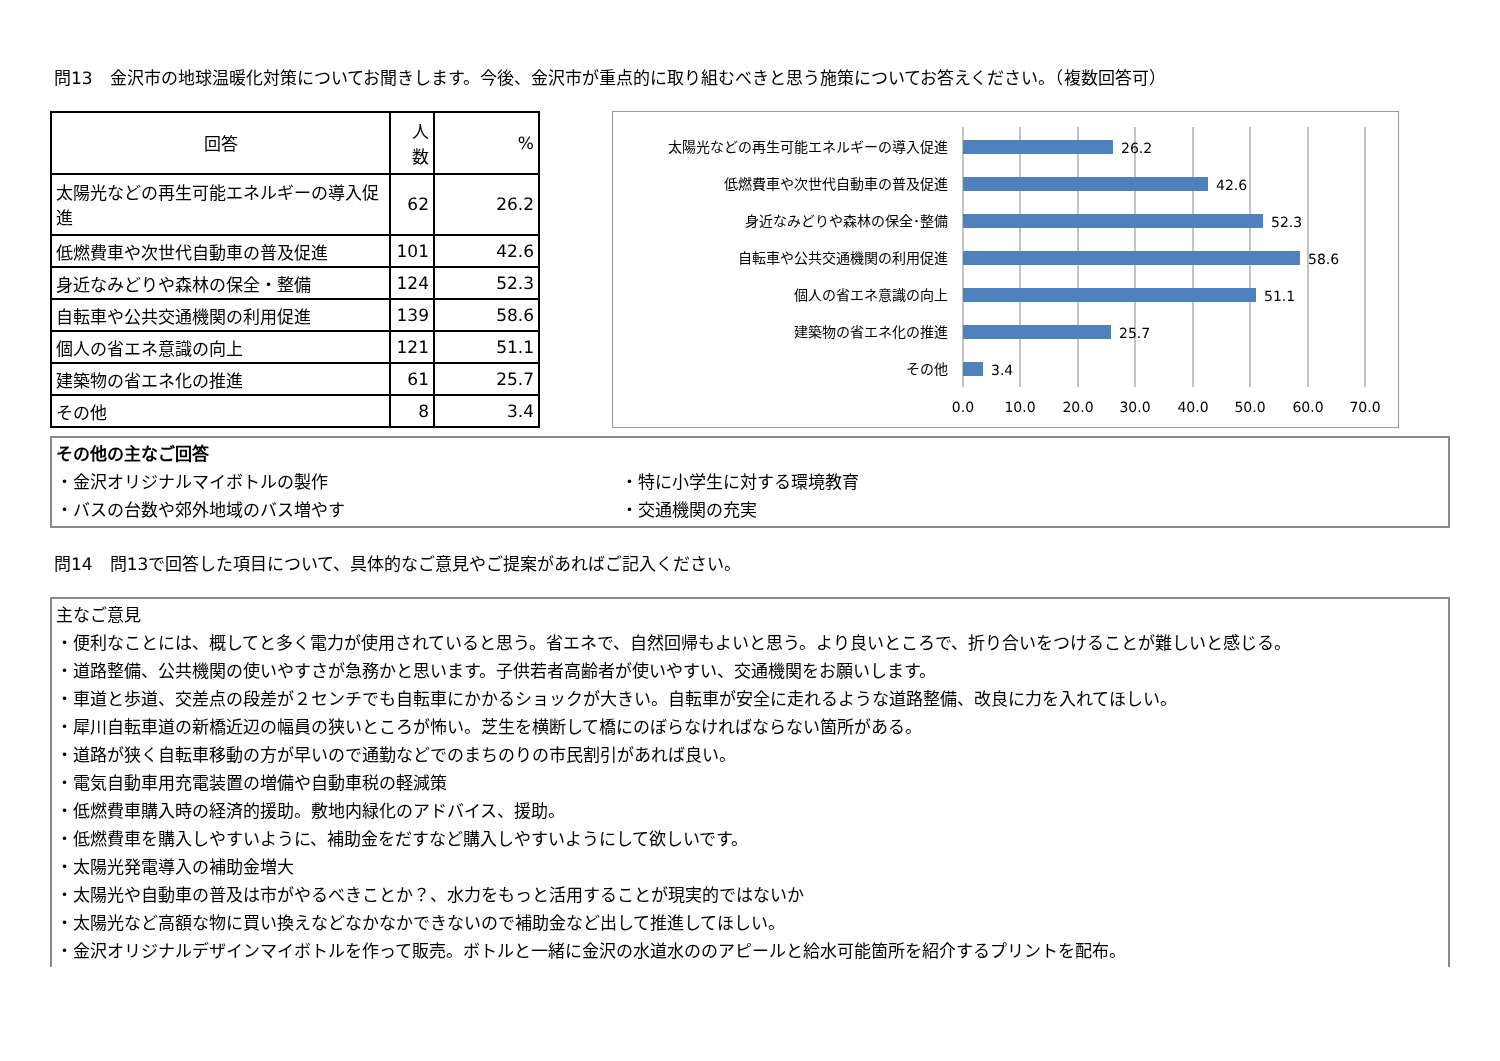問13　金沢市の地球温暖化対策についてお聞きします。今後、金沢市が重点的に取り組むべきと思う施策についてお答えください。（複数回答可）
| 回答 | 人数 | % |
| --- | --- | --- |
| 太陽光などの再生可能エネルギーの導入促進 | 62 | 26.2 |
| 低燃費車や次世代自動車の普及促進 | 101 | 42.6 |
| 身近なみどりや森林の保全・整備 | 124 | 52.3 |
| 自転車や公共交通機関の利用促進 | 139 | 58.6 |
| 個人の省エネ意識の向上 | 121 | 51.1 |
| 建築物の省エネ化の推進 | 61 | 25.7 |
| その他 | 8 | 3.4 |
太陽光などの再生可能エネルギーの導入促進
低燃費車や次世代自動車の普及促進
身近なみどりや森林の保全･整備
自転車や公共交通機関の利用促進
個人の省エネ意識の向上
建築物の省エネ化の推進
その他
26.2
42.6
52.3
58.6
51.1
25.7
3.4
0.0
10.0
20.0
30.0
40.0
50.0
60.0
70.0
その他の主なご回答
・金沢オリジナルマイボトルの製作 ・特に小学生に対する環境教育
・バスの台数や郊外地域のバス増やす ・交通機関の充実
問14　問13で回答した項目について、具体的なご意見やご提案があればご記入ください。
主なご意見
・便利なことには、概してと多く電力が使用されていると思う。省エネで、自然回帰もよいと思う。より良いところで、折り合いをつけることが難しいと感じる。
・道路整備、公共機関の使いやすさが急務かと思います。子供若者高齢者が使いやすい、交通機関をお願いします。
・車道と歩道、交差点の段差が２センチでも自転車にかかるショックが大きい。自転車が安全に走れるような道路整備、改良に力を入れてほしい。
・犀川自転車道の新橋近辺の幅員の狭いところが怖い。芝生を横断して橋にのぼらなければならない箇所がある。
・道路が狭く自転車移動の方が早いので通勤などでのまちのりの市民割引があれば良い。
・電気自動車用充電装置の増備や自動車税の軽減策
・低燃費車購入時の経済的援助。敷地内緑化のアドバイス、援助。
・低燃費車を購入しやすいように、補助金をだすなど購入しやすいようにして欲しいです。
・太陽光発電導入の補助金増大
・太陽光や自動車の普及は市がやるべきことか？、水力をもっと活用することが現実的ではないか
・太陽光など高額な物に買い換えなどなかなかできないので補助金など出して推進してほしい。
・金沢オリジナルデザインマイボトルを作って販売。ボトルと一緒に金沢の水道水ののアピールと給水可能箇所を紹介するプリントを配布。